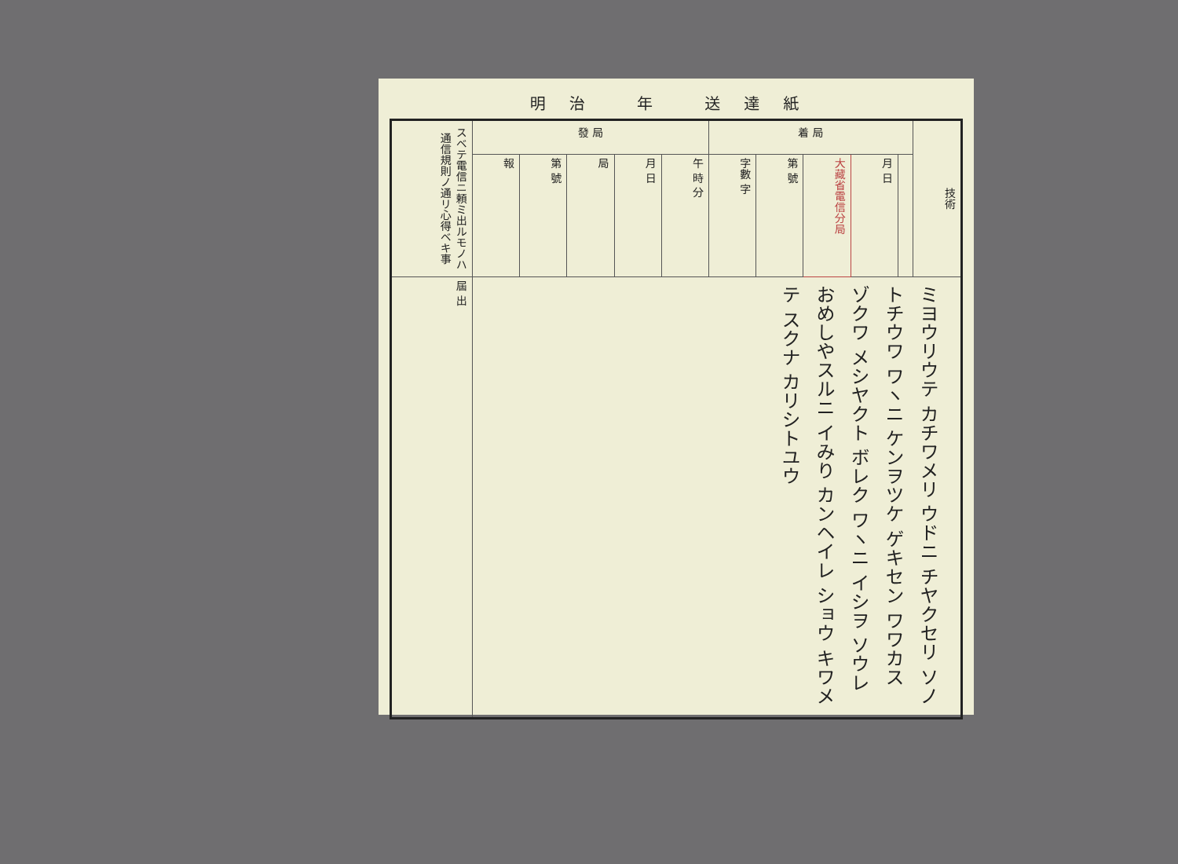明治 年 送達紙
| スベテ電信ニ頼ミ出ルモノハ通信規則ノ通リ心得ベキ事 | 發 局 | | | | | 着 局 | | | | | 技術 |
| --- | --- | --- | --- | --- | --- | --- | --- | --- | --- | --- | --- |
| | 報 | 第 號 | 局 | 月 日 | 午 時 分 | 字數 字 | 第 號 | 大藏省電信分局 | 月 日 | | |
| 屆 出 | ミヨウリウテ カチワメリ ウドニ チヤクセリ ソノトチウワ ワヽニ ケンヲツケ ゲキセン ワワカス ゾクワ メシヤクト ボレク ワヽニ イシヲ ソウレ おめしやスルニ イみり カンヘイレ ショウ キワメテ スクナ カリシトユウ | | | | | | | | | | |